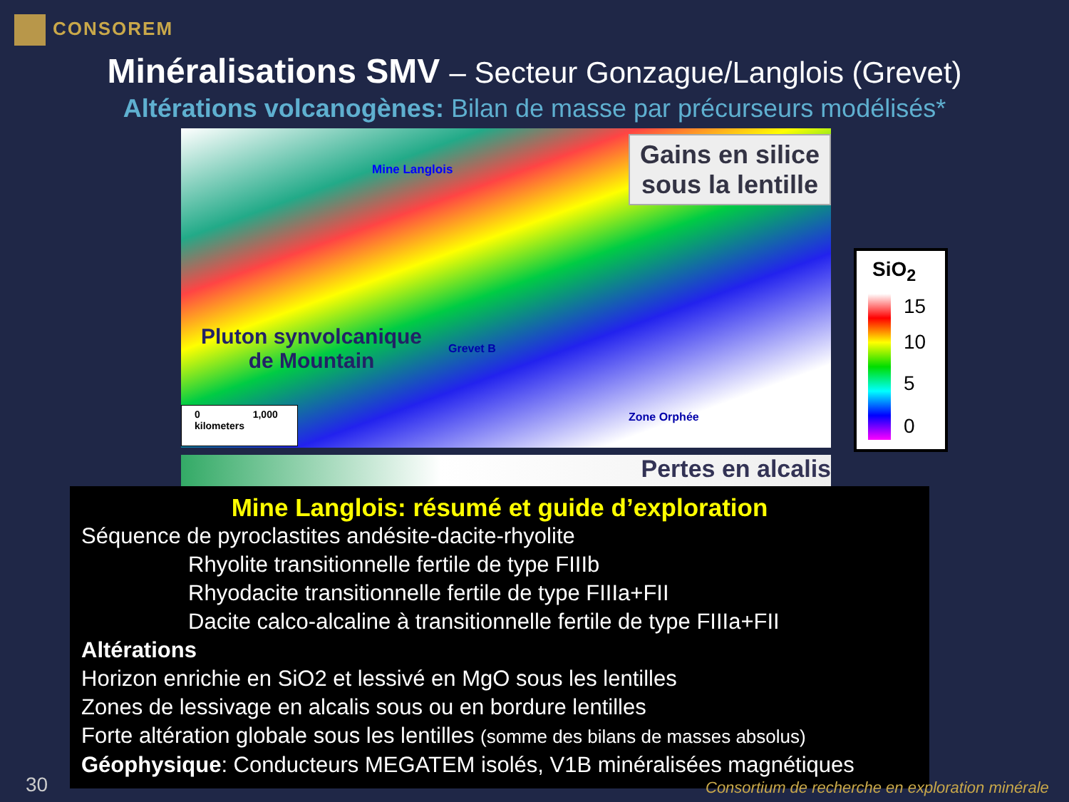CONSOREM
Minéralisations SMV – Secteur Gonzague/Langlois (Grevet)
Altérations volcanogènes: Bilan de masse par précurseurs modélisés*
Gains en silice
sous la lentille
Mine Langlois
Pluton synvolcanique
de Mountain
Grevet B
Zone Orphée
0 1,000
kilometers
SiO<sub>2</sub>
15
10
5
0
Pertes en alcalis
Mine Langlois: résumé et guide d’exploration
Séquence de pyroclastites andésite-dacite-rhyolite
Rhyolite transitionnelle fertile de type FIIIb
Rhyodacite transitionnelle fertile de type FIIIa+FII
Dacite calco-alcaline à transitionnelle fertile de type FIIIa+FII
Altérations
Horizon enrichie en SiO2 et lessivé en MgO sous les lentilles
Zones de lessivage en alcalis sous ou en bordure lentilles
Forte altération globale sous les lentilles (somme des bilans de masses absolus)
Géophysique: Conducteurs MEGATEM isolés, V1B minéralisées magnétiques
30
Consortium de recherche en exploration minérale